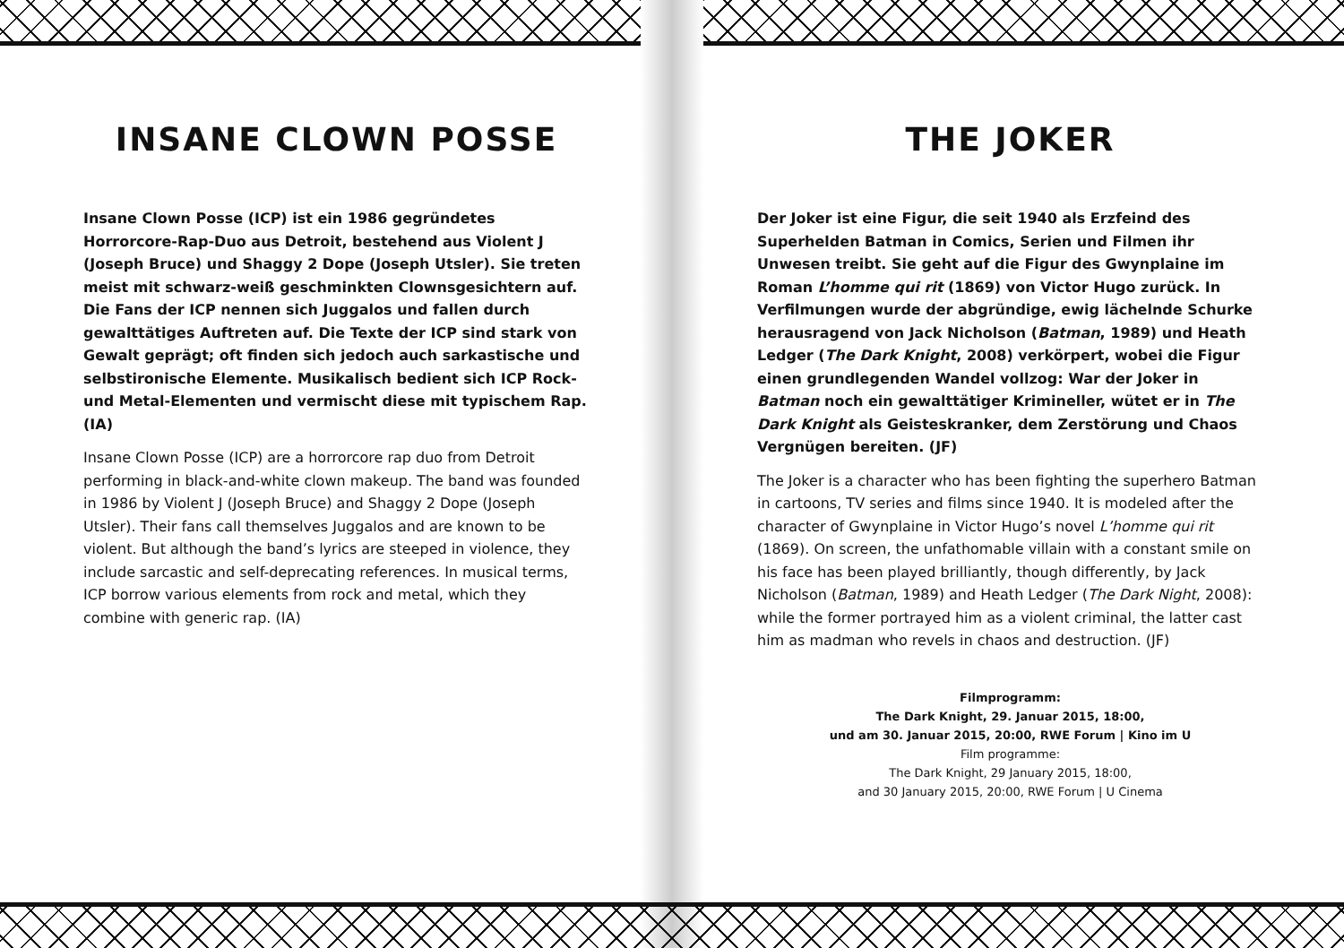INSANE CLOWN POSSE
Insane Clown Posse (ICP) ist ein 1986 gegründetes Horrorcore-Rap-Duo aus Detroit, bestehend aus Violent J (Joseph Bruce) und Shaggy 2 Dope (Joseph Utsler). Sie treten meist mit schwarz-weiß geschminkten Clownsgesichtern auf. Die Fans der ICP nennen sich Juggalos und fallen durch gewalttätiges Auftreten auf. Die Texte der ICP sind stark von Gewalt geprägt; oft finden sich jedoch auch sarkastische und selbstironische Elemente. Musikalisch bedient sich ICP Rock- und Metal-Elementen und vermischt diese mit typischem Rap. (IA)
Insane Clown Posse (ICP) are a horrorcore rap duo from Detroit performing in black-and-white clown makeup. The band was founded in 1986 by Violent J (Joseph Bruce) and Shaggy 2 Dope (Joseph Utsler). Their fans call themselves Juggalos and are known to be violent. But although the band’s lyrics are steeped in violence, they include sarcastic and self-deprecating references. In musical terms, ICP borrow various elements from rock and metal, which they combine with generic rap. (IA)
THE JOKER
Der Joker ist eine Figur, die seit 1940 als Erzfeind des Superhelden Batman in Comics, Serien und Filmen ihr Unwesen treibt. Sie geht auf die Figur des Gwynplaine im Roman L’homme qui rit (1869) von Victor Hugo zurück. In Verfilmungen wurde der abgründige, ewig lächelnde Schurke herausragend von Jack Nicholson (Batman, 1989) und Heath Ledger (The Dark Knight, 2008) verkörpert, wobei die Figur einen grundlegenden Wandel vollzog: War der Joker in Batman noch ein gewalttätiger Krimineller, wütet er in The Dark Knight als Geisteskranker, dem Zerstörung und Chaos Vergnügen bereiten. (JF)
The Joker is a character who has been fighting the superhero Batman in cartoons, TV series and films since 1940. It is modeled after the character of Gwynplaine in Victor Hugo’s novel L’homme qui rit (1869). On screen, the unfathomable villain with a constant smile on his face has been played brilliantly, though differently, by Jack Nicholson (Batman, 1989) and Heath Ledger (The Dark Night, 2008): while the former portrayed him as a violent criminal, the latter cast him as madman who revels in chaos and destruction. (JF)
Filmprogramm:
The Dark Knight, 29. Januar 2015, 18:00,
und am 30. Januar 2015, 20:00, RWE Forum | Kino im U
Film programme:
The Dark Knight, 29 January 2015, 18:00,
and 30 January 2015, 20:00, RWE Forum | U Cinema